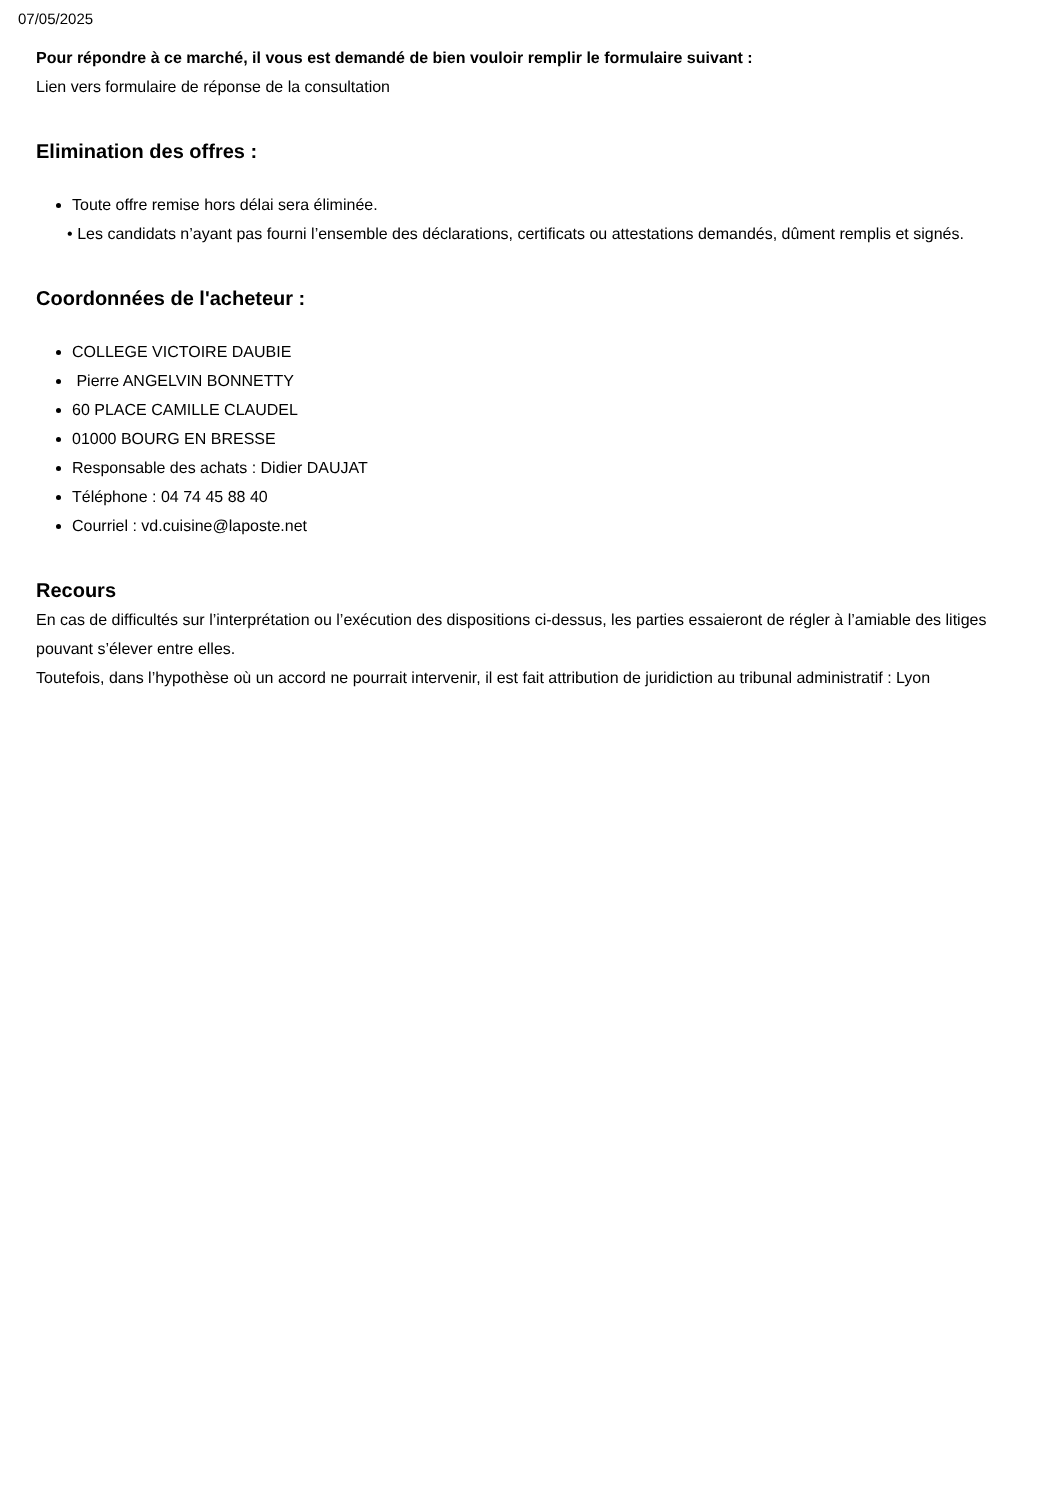07/05/2025
Pour répondre à ce marché, il vous est demandé de bien vouloir remplir le formulaire suivant :
Lien vers formulaire de réponse de la consultation
Elimination des offres :
Toute offre remise hors délai sera éliminée.
• Les candidats n’ayant pas fourni l’ensemble des déclarations, certificats ou attestations demandés, dûment remplis et signés.
Coordonnées de l'acheteur :
COLLEGE VICTOIRE DAUBIE
Pierre ANGELVIN BONNETTY
60 PLACE CAMILLE CLAUDEL
01000 BOURG EN BRESSE
Responsable des achats : Didier DAUJAT
Téléphone : 04 74 45 88 40
Courriel : vd.cuisine@laposte.net
Recours
En cas de difficultés sur l’interprétation ou l’exécution des dispositions ci-dessus, les parties essaieront de régler à l’amiable des litiges pouvant s’élever entre elles.
Toutefois, dans l’hypothèse où un accord ne pourrait intervenir, il est fait attribution de juridiction au tribunal administratif : Lyon